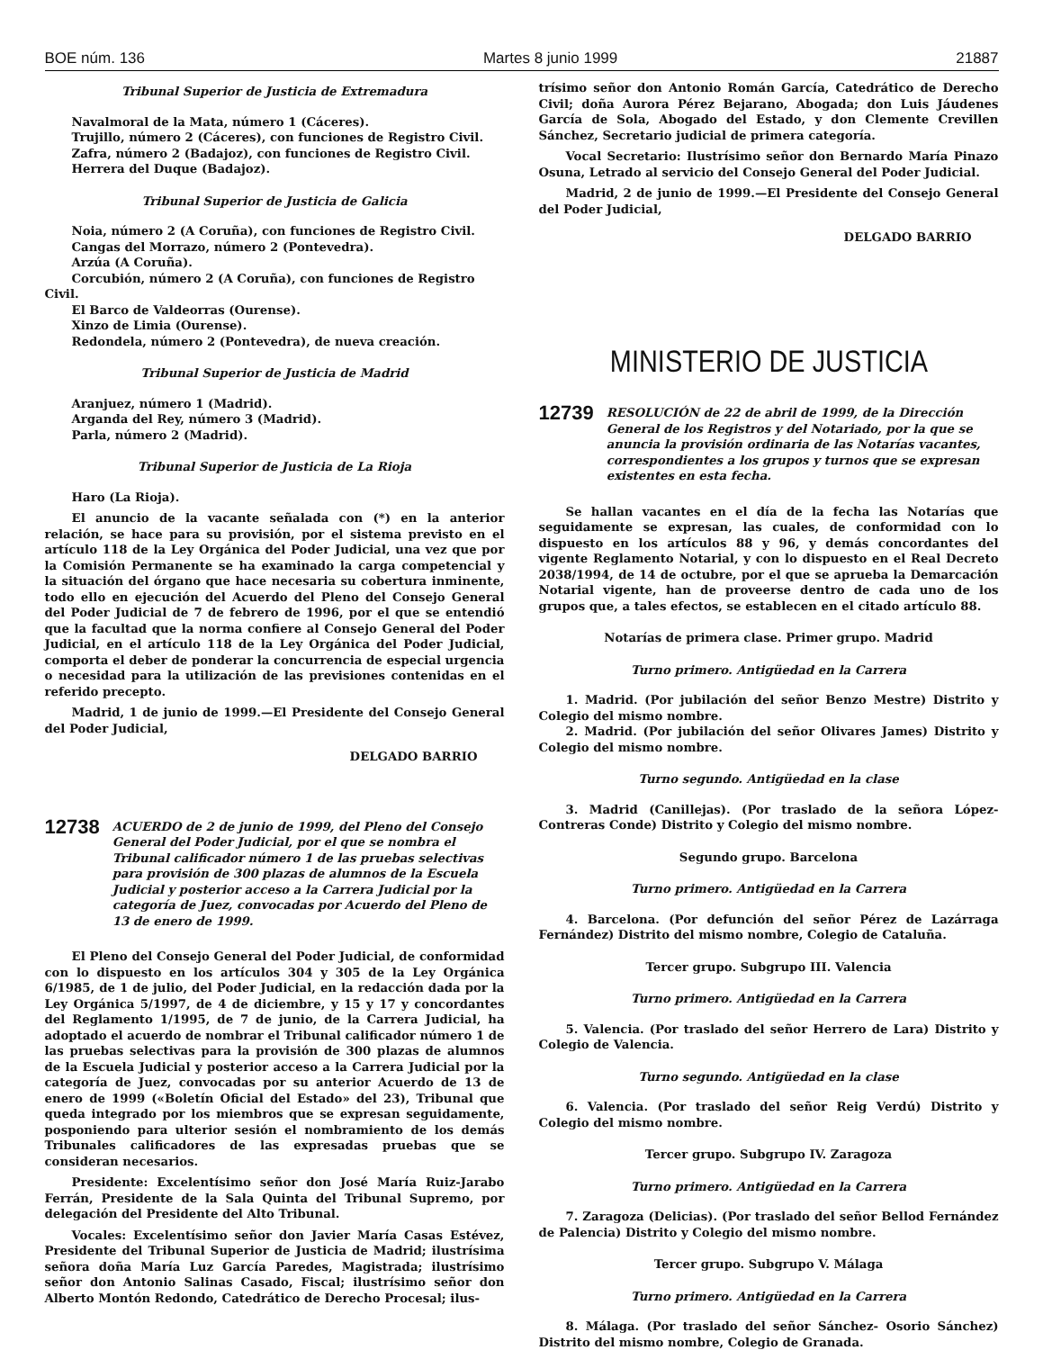BOE núm. 136 Martes 8 junio 1999 21887
Tribunal Superior de Justicia de Extremadura
Navalmoral de la Mata, número 1 (Cáceres).
Trujillo, número 2 (Cáceres), con funciones de Registro Civil.
Zafra, número 2 (Badajoz), con funciones de Registro Civil.
Herrera del Duque (Badajoz).
Tribunal Superior de Justicia de Galicia
Noia, número 2 (A Coruña), con funciones de Registro Civil.
Cangas del Morrazo, número 2 (Pontevedra).
Arzúa (A Coruña).
Corcubión, número 2 (A Coruña), con funciones de Registro Civil.
El Barco de Valdeorras (Ourense).
Xinzo de Limia (Ourense).
Redondela, número 2 (Pontevedra), de nueva creación.
Tribunal Superior de Justicia de Madrid
Aranjuez, número 1 (Madrid).
Arganda del Rey, número 3 (Madrid).
Parla, número 2 (Madrid).
Tribunal Superior de Justicia de La Rioja
Haro (La Rioja).
El anuncio de la vacante señalada con (*) en la anterior relación, se hace para su provisión, por el sistema previsto en el artículo 118 de la Ley Orgánica del Poder Judicial, una vez que por la Comisión Permanente se ha examinado la carga competencial y la situación del órgano que hace necesaria su cobertura inminente, todo ello en ejecución del Acuerdo del Pleno del Consejo General del Poder Judicial de 7 de febrero de 1996, por el que se entendió que la facultad que la norma confiere al Consejo General del Poder Judicial, en el artículo 118 de la Ley Orgánica del Poder Judicial, comporta el deber de ponderar la concurrencia de especial urgencia o necesidad para la utilización de las previsiones contenidas en el referido precepto.
Madrid, 1 de junio de 1999.—El Presidente del Consejo General del Poder Judicial,
DELGADO BARRIO
12738
ACUERDO de 2 de junio de 1999, del Pleno del Consejo General del Poder Judicial, por el que se nombra el Tribunal calificador número 1 de las pruebas selectivas para provisión de 300 plazas de alumnos de la Escuela Judicial y posterior acceso a la Carrera Judicial por la categoría de Juez, convocadas por Acuerdo del Pleno de 13 de enero de 1999.
El Pleno del Consejo General del Poder Judicial, de conformidad con lo dispuesto en los artículos 304 y 305 de la Ley Orgánica 6/1985, de 1 de julio, del Poder Judicial, en la redacción dada por la Ley Orgánica 5/1997, de 4 de diciembre, y 15 y 17 y concordantes del Reglamento 1/1995, de 7 de junio, de la Carrera Judicial, ha adoptado el acuerdo de nombrar el Tribunal calificador número 1 de las pruebas selectivas para la provisión de 300 plazas de alumnos de la Escuela Judicial y posterior acceso a la Carrera Judicial por la categoría de Juez, convocadas por su anterior Acuerdo de 13 de enero de 1999 («Boletín Oficial del Estado» del 23), Tribunal que queda integrado por los miembros que se expresan seguidamente, posponiendo para ulterior sesión el nombramiento de los demás Tribunales calificadores de las expresadas pruebas que se consideran necesarios.
Presidente: Excelentísimo señor don José María Ruiz-Jarabo Ferrán, Presidente de la Sala Quinta del Tribunal Supremo, por delegación del Presidente del Alto Tribunal.
Vocales: Excelentísimo señor don Javier María Casas Estévez, Presidente del Tribunal Superior de Justicia de Madrid; ilustrísima señora doña María Luz García Paredes, Magistrada; ilustrísimo señor don Antonio Salinas Casado, Fiscal; ilustrísimo señor don Alberto Montón Redondo, Catedrático de Derecho Procesal; ilus-
trísimo señor don Antonio Román García, Catedrático de Derecho Civil; doña Aurora Pérez Bejarano, Abogada; don Luis Jáudenes García de Sola, Abogado del Estado, y don Clemente Crevillen Sánchez, Secretario judicial de primera categoría.
Vocal Secretario: Ilustrísimo señor don Bernardo María Pinazo Osuna, Letrado al servicio del Consejo General del Poder Judicial.
Madrid, 2 de junio de 1999.—El Presidente del Consejo General del Poder Judicial,
DELGADO BARRIO
MINISTERIO DE JUSTICIA
12739
RESOLUCIÓN de 22 de abril de 1999, de la Dirección General de los Registros y del Notariado, por la que se anuncia la provisión ordinaria de las Notarías vacantes, correspondientes a los grupos y turnos que se expresan existentes en esta fecha.
Se hallan vacantes en el día de la fecha las Notarías que seguidamente se expresan, las cuales, de conformidad con lo dispuesto en los artículos 88 y 96, y demás concordantes del vigente Reglamento Notarial, y con lo dispuesto en el Real Decreto 2038/1994, de 14 de octubre, por el que se aprueba la Demarcación Notarial vigente, han de proveerse dentro de cada uno de los grupos que, a tales efectos, se establecen en el citado artículo 88.
Notarías de primera clase. Primer grupo. Madrid
Turno primero. Antigüedad en la Carrera
1. Madrid. (Por jubilación del señor Benzo Mestre) Distrito y Colegio del mismo nombre.
2. Madrid. (Por jubilación del señor Olivares James) Distrito y Colegio del mismo nombre.
Turno segundo. Antigüedad en la clase
3. Madrid (Canillejas). (Por traslado de la señora López-Contreras Conde) Distrito y Colegio del mismo nombre.
Segundo grupo. Barcelona
Turno primero. Antigüedad en la Carrera
4. Barcelona. (Por defunción del señor Pérez de Lazárraga Fernández) Distrito del mismo nombre, Colegio de Cataluña.
Tercer grupo. Subgrupo III. Valencia
Turno primero. Antigüedad en la Carrera
5. Valencia. (Por traslado del señor Herrero de Lara) Distrito y Colegio de Valencia.
Turno segundo. Antigüedad en la clase
6. Valencia. (Por traslado del señor Reig Verdú) Distrito y Colegio del mismo nombre.
Tercer grupo. Subgrupo IV. Zaragoza
Turno primero. Antigüedad en la Carrera
7. Zaragoza (Delicias). (Por traslado del señor Bellod Fernández de Palencia) Distrito y Colegio del mismo nombre.
Tercer grupo. Subgrupo V. Málaga
Turno primero. Antigüedad en la Carrera
8. Málaga. (Por traslado del señor Sánchez- Osorio Sánchez) Distrito del mismo nombre, Colegio de Granada.